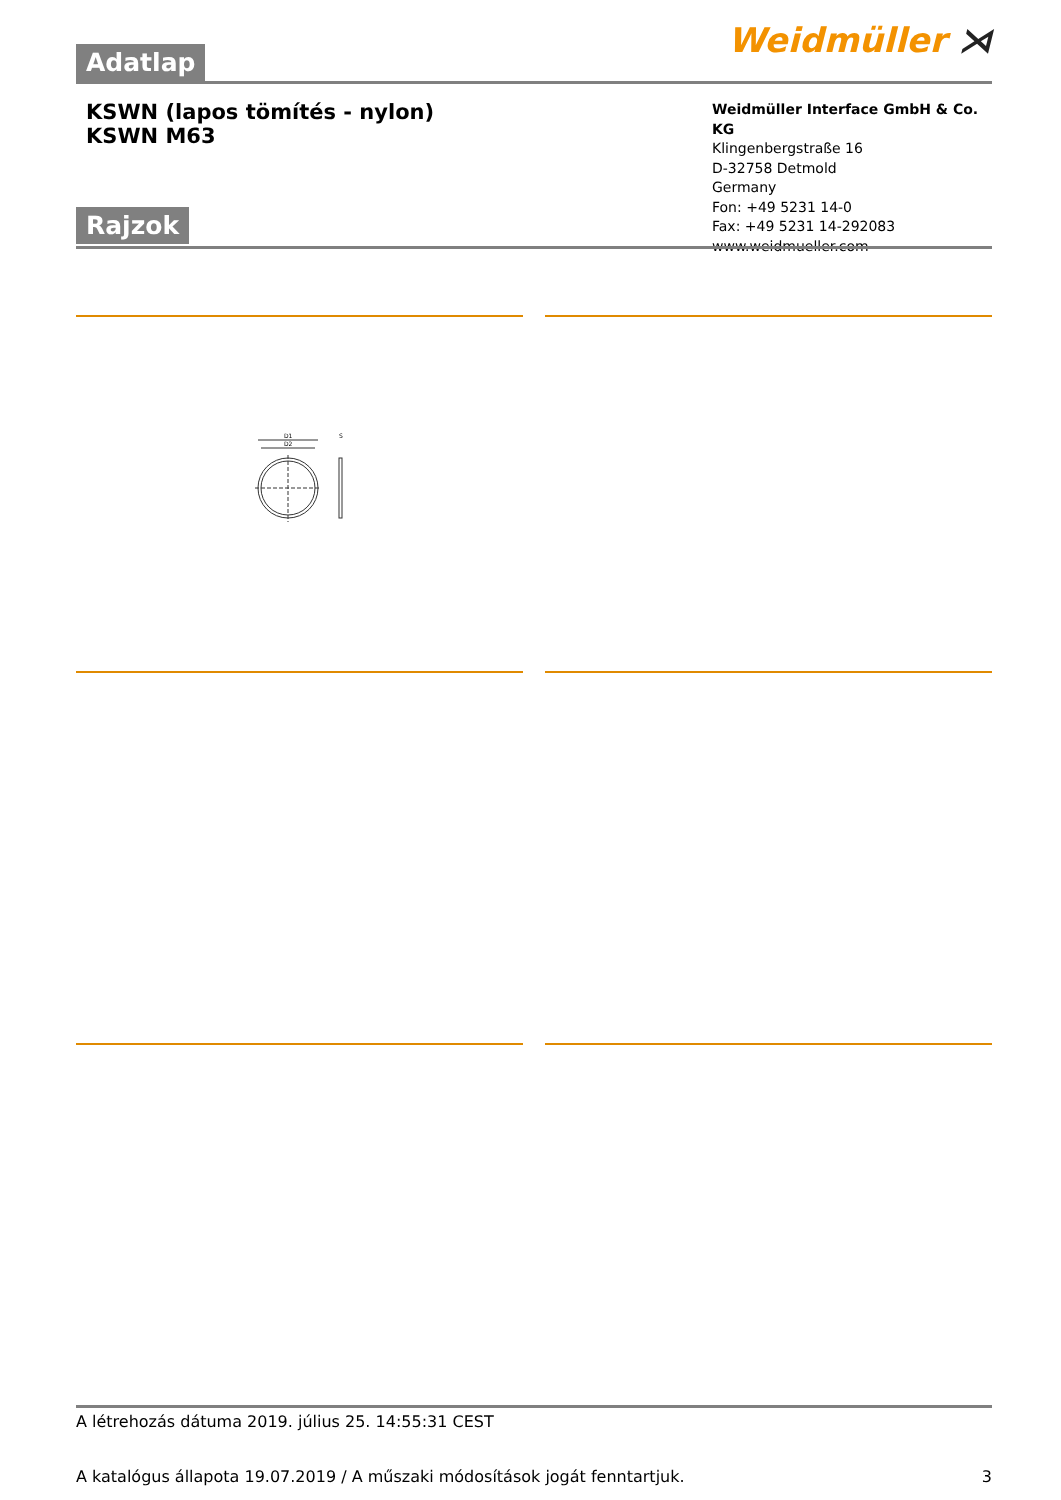Weidmüller ⋊
Adatlap
KSWN (lapos tömítés - nylon)
KSWN M63
Weidmüller Interface GmbH & Co. KG
Klingenbergstraße 16
D-32758 Detmold
Germany
Fon: +49 5231 14-0
Fax: +49 5231 14-292083
www.weidmueller.com
Rajzok
D1
D2
S
A létrehozás dátuma 2019. július 25. 14:55:31 CEST
A katalógus állapota 19.07.2019 / A műszaki módosítások jogát fenntartjuk. 3